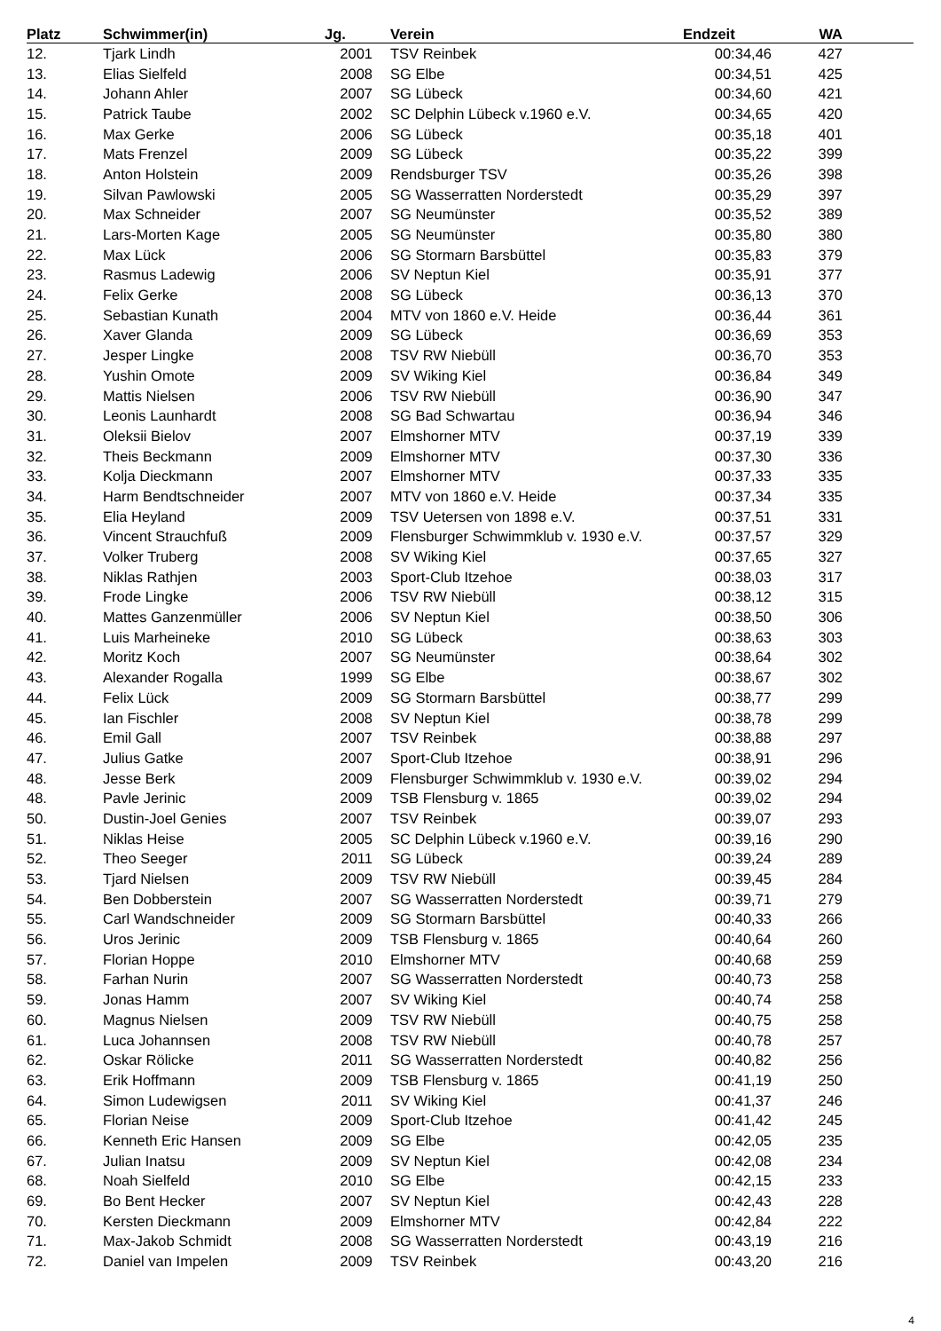| Platz | Schwimmer(in) | Jg. | | Verein | Endzeit | WA | |
| --- | --- | --- | --- | --- | --- | --- | --- |
| 12. | Tjark Lindh | 2001 | | TSV Reinbek | 00:34,46 | 427 | |
| 13. | Elias Sielfeld | 2008 | | SG Elbe | 00:34,51 | 425 | |
| 14. | Johann Ahler | 2007 | | SG Lübeck | 00:34,60 | 421 | |
| 15. | Patrick Taube | 2002 | | SC Delphin Lübeck v.1960 e.V. | 00:34,65 | 420 | |
| 16. | Max Gerke | 2006 | | SG Lübeck | 00:35,18 | 401 | |
| 17. | Mats Frenzel | 2009 | | SG Lübeck | 00:35,22 | 399 | |
| 18. | Anton Holstein | 2009 | | Rendsburger TSV | 00:35,26 | 398 | |
| 19. | Silvan Pawlowski | 2005 | | SG Wasserratten Norderstedt | 00:35,29 | 397 | |
| 20. | Max Schneider | 2007 | | SG Neumünster | 00:35,52 | 389 | |
| 21. | Lars-Morten Kage | 2005 | | SG Neumünster | 00:35,80 | 380 | |
| 22. | Max Lück | 2006 | | SG Stormarn Barsbüttel | 00:35,83 | 379 | |
| 23. | Rasmus Ladewig | 2006 | | SV Neptun Kiel | 00:35,91 | 377 | |
| 24. | Felix Gerke | 2008 | | SG Lübeck | 00:36,13 | 370 | |
| 25. | Sebastian Kunath | 2004 | | MTV von 1860 e.V. Heide | 00:36,44 | 361 | |
| 26. | Xaver Glanda | 2009 | | SG Lübeck | 00:36,69 | 353 | |
| 27. | Jesper Lingke | 2008 | | TSV RW Niebüll | 00:36,70 | 353 | |
| 28. | Yushin Omote | 2009 | | SV Wiking Kiel | 00:36,84 | 349 | |
| 29. | Mattis Nielsen | 2006 | | TSV RW Niebüll | 00:36,90 | 347 | |
| 30. | Leonis Launhardt | 2008 | | SG Bad Schwartau | 00:36,94 | 346 | |
| 31. | Oleksii Bielov | 2007 | | Elmshorner MTV | 00:37,19 | 339 | |
| 32. | Theis Beckmann | 2009 | | Elmshorner MTV | 00:37,30 | 336 | |
| 33. | Kolja Dieckmann | 2007 | | Elmshorner MTV | 00:37,33 | 335 | |
| 34. | Harm Bendtschneider | 2007 | | MTV von 1860 e.V. Heide | 00:37,34 | 335 | |
| 35. | Elia Heyland | 2009 | | TSV Uetersen von 1898 e.V. | 00:37,51 | 331 | |
| 36. | Vincent Strauchfuß | 2009 | | Flensburger Schwimmklub v. 1930 e.V. | 00:37,57 | 329 | |
| 37. | Volker Truberg | 2008 | | SV Wiking Kiel | 00:37,65 | 327 | |
| 38. | Niklas Rathjen | 2003 | | Sport-Club Itzehoe | 00:38,03 | 317 | |
| 39. | Frode Lingke | 2006 | | TSV RW Niebüll | 00:38,12 | 315 | |
| 40. | Mattes Ganzenmüller | 2006 | | SV Neptun Kiel | 00:38,50 | 306 | |
| 41. | Luis Marheineke | 2010 | | SG Lübeck | 00:38,63 | 303 | |
| 42. | Moritz Koch | 2007 | | SG Neumünster | 00:38,64 | 302 | |
| 43. | Alexander Rogalla | 1999 | | SG Elbe | 00:38,67 | 302 | |
| 44. | Felix Lück | 2009 | | SG Stormarn Barsbüttel | 00:38,77 | 299 | |
| 45. | Ian Fischler | 2008 | | SV Neptun Kiel | 00:38,78 | 299 | |
| 46. | Emil Gall | 2007 | | TSV Reinbek | 00:38,88 | 297 | |
| 47. | Julius Gatke | 2007 | | Sport-Club Itzehoe | 00:38,91 | 296 | |
| 48. | Jesse Berk | 2009 | | Flensburger Schwimmklub v. 1930 e.V. | 00:39,02 | 294 | |
| 48. | Pavle Jerinic | 2009 | | TSB Flensburg v. 1865 | 00:39,02 | 294 | |
| 50. | Dustin-Joel Genies | 2007 | | TSV Reinbek | 00:39,07 | 293 | |
| 51. | Niklas Heise | 2005 | | SC Delphin Lübeck v.1960 e.V. | 00:39,16 | 290 | |
| 52. | Theo Seeger | 2011 | | SG Lübeck | 00:39,24 | 289 | |
| 53. | Tjard Nielsen | 2009 | | TSV RW Niebüll | 00:39,45 | 284 | |
| 54. | Ben Dobberstein | 2007 | | SG Wasserratten Norderstedt | 00:39,71 | 279 | |
| 55. | Carl Wandschneider | 2009 | | SG Stormarn Barsbüttel | 00:40,33 | 266 | |
| 56. | Uros Jerinic | 2009 | | TSB Flensburg v. 1865 | 00:40,64 | 260 | |
| 57. | Florian Hoppe | 2010 | | Elmshorner MTV | 00:40,68 | 259 | |
| 58. | Farhan Nurin | 2007 | | SG Wasserratten Norderstedt | 00:40,73 | 258 | |
| 59. | Jonas Hamm | 2007 | | SV Wiking Kiel | 00:40,74 | 258 | |
| 60. | Magnus Nielsen | 2009 | | TSV RW Niebüll | 00:40,75 | 258 | |
| 61. | Luca Johannsen | 2008 | | TSV RW Niebüll | 00:40,78 | 257 | |
| 62. | Oskar Rölicke | 2011 | | SG Wasserratten Norderstedt | 00:40,82 | 256 | |
| 63. | Erik Hoffmann | 2009 | | TSB Flensburg v. 1865 | 00:41,19 | 250 | |
| 64. | Simon Ludewigsen | 2011 | | SV Wiking Kiel | 00:41,37 | 246 | |
| 65. | Florian Neise | 2009 | | Sport-Club Itzehoe | 00:41,42 | 245 | |
| 66. | Kenneth Eric Hansen | 2009 | | SG Elbe | 00:42,05 | 235 | |
| 67. | Julian Inatsu | 2009 | | SV Neptun Kiel | 00:42,08 | 234 | |
| 68. | Noah Sielfeld | 2010 | | SG Elbe | 00:42,15 | 233 | |
| 69. | Bo Bent Hecker | 2007 | | SV Neptun Kiel | 00:42,43 | 228 | |
| 70. | Kersten Dieckmann | 2009 | | Elmshorner MTV | 00:42,84 | 222 | |
| 71. | Max-Jakob Schmidt | 2008 | | SG Wasserratten Norderstedt | 00:43,19 | 216 | |
| 72. | Daniel van Impelen | 2009 | | TSV Reinbek | 00:43,20 | 216 | |
4